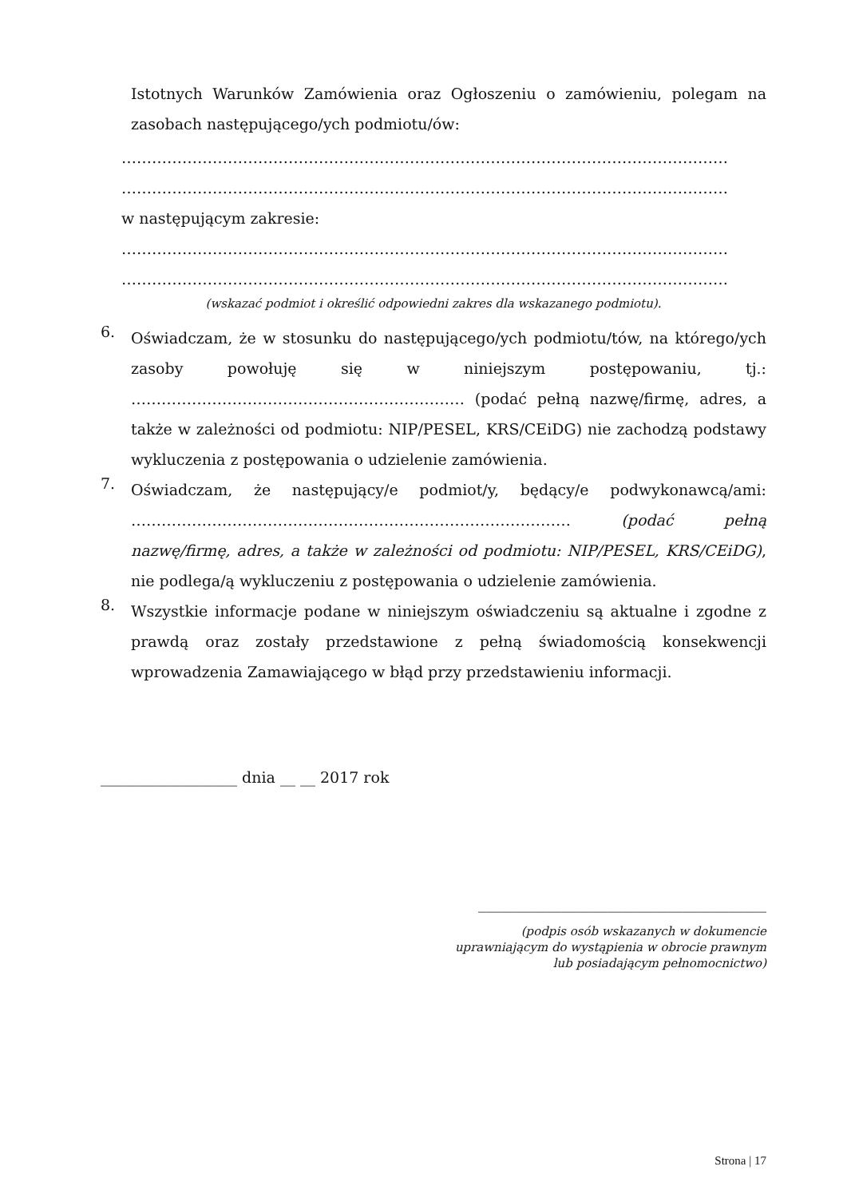Istotnych Warunków Zamówienia oraz Ogłoszeniu o zamówieniu, polegam na zasobach następującego/ych podmiotu/ów:
…………………………………………………………………………………………………………
…………………………………………………………………………………………………………
w następującym zakresie:
…………………………………………………………………………………………………………
…………………………………………………………………………………………………………
(wskazać podmiot i określić odpowiedni zakres dla wskazanego podmiotu).
6.
Oświadczam, że w stosunku do następującego/ych podmiotu/tów, na którego/ych zasoby powołuję się w niniejszym postępowaniu, tj.: ………………………………………………………… (podać pełną nazwę/firmę, adres, a także w zależności od podmiotu: NIP/PESEL, KRS/CEiDG) nie zachodzą podstawy wykluczenia z postępowania o udzielenie zamówienia.
7.
Oświadczam, że następujący/e podmiot/y, będący/e podwykonawcą/ami: …………………………………………………………………………… (podać pełną nazwę/firmę, adres, a także w zależności od podmiotu: NIP/PESEL, KRS/CEiDG), nie podlega/ą wykluczeniu z postępowania o udzielenie zamówienia.
8.
Wszystkie informacje podane w niniejszym oświadczeniu są aktualne i zgodne z prawdą oraz zostały przedstawione z pełną świadomością konsekwencji wprowadzenia Zamawiającego w błąd przy przedstawieniu informacji.
__________________ dnia __ __ 2017 rok
______________________________________
(podpis osób wskazanych w dokumencie
uprawniającym do wystąpienia w obrocie prawnym
lub posiadającym pełnomocnictwo)
Strona | 17